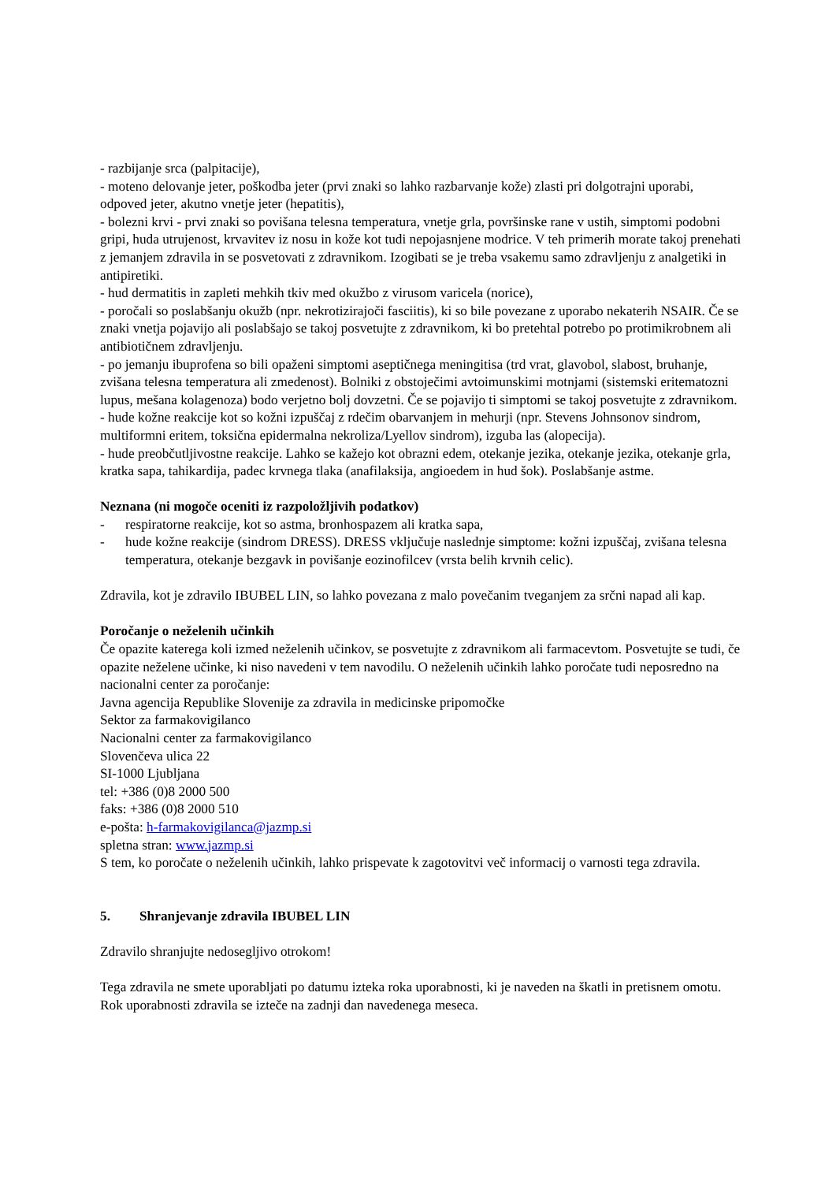- razbijanje srca (palpitacije),
- moteno delovanje jeter, poškodba jeter (prvi znaki so lahko razbarvanje kože) zlasti pri dolgotrajni uporabi, odpoved jeter, akutno vnetje jeter (hepatitis),
- bolezni krvi - prvi znaki so povišana telesna temperatura, vnetje grla, površinske rane v ustih, simptomi podobni gripi, huda utrujenost, krvavitev iz nosu in kože kot tudi nepojasnjene modrice. V teh primerih morate takoj prenehati z jemanjem zdravila in se posvetovati z zdravnikom. Izogibati se je treba vsakemu samo zdravljenju z analgetiki in antipiretiki.
- hud dermatitis in zapleti mehkih tkiv med okužbo z virusom varicela (norice),
- poročali so poslabšanju okužb (npr. nekrotizirajoči fasciitis), ki so bile povezane z uporabo nekaterih NSAIR. Če se znaki vnetja pojavijo ali poslabšajo se takoj posvetujte z zdravnikom, ki bo pretehtal potrebo po protimikrobnem ali antibiotičnem zdravljenju.
- po jemanju ibuprofena so bili opaženi simptomi aseptičnega meningitisa (trd vrat, glavobol, slabost, bruhanje, zvišana telesna temperatura ali zmedenost). Bolniki z obstoječimi avtoimunskimi motnjami (sistemski eritematozni lupus, mešana kolagenoza) bodo verjetno bolj dovzetni. Če se pojavijo ti simptomi se takoj posvetujte z zdravnikom.
- hude kožne reakcije kot so kožni izpuščaj z rdečim obarvanjem in mehurji (npr. Stevens Johnsonov sindrom, multiformni eritem, toksična epidermalna nekroliza/Lyellov sindrom), izguba las (alopecija).
- hude preobčutljivostne reakcije. Lahko se kažejo kot obrazni edem, otekanje jezika, otekanje jezika, otekanje grla, kratka sapa, tahikardija, padec krvnega tlaka (anafilaksija, angioedem in hud šok). Poslabšanje astme.
Neznana (ni mogoče oceniti iz razpoložljivih podatkov)
- respiratorne reakcije, kot so astma, bronhospazem ali kratka sapa,
- hude kožne reakcije (sindrom DRESS). DRESS vključuje naslednje simptome: kožni izpuščaj, zvišana telesna temperatura, otekanje bezgavk in povišanje eozinofilcev (vrsta belih krvnih celic).
Zdravila, kot je zdravilo IBUBEL LIN, so lahko povezana z malo povečanim tveganjem za srčni napad ali kap.
Poročanje o neželenih učinkih
Če opazite katerega koli izmed neželenih učinkov, se posvetujte z zdravnikom ali farmacevtom. Posvetujte se tudi, če opazite neželene učinke, ki niso navedeni v tem navodilu. O neželenih učinkih lahko poročate tudi neposredno na nacionalni center za poročanje:
Javna agencija Republike Slovenije za zdravila in medicinske pripomočke
Sektor za farmakovigilanco
Nacionalni center za farmakovigilanco
Slovenčeva ulica 22
SI-1000 Ljubljana
tel: +386 (0)8 2000 500
faks: +386 (0)8 2000 510
e-pošta: h-farmakovigilanca@jazmp.si
spletna stran: www.jazmp.si
S tem, ko poročate o neželenih učinkih, lahko prispevate k zagotovitvi več informacij o varnosti tega zdravila.
5. Shranjevanje zdravila IBUBEL LIN
Zdravilo shranjujte nedosegljivo otrokom!
Tega zdravila ne smete uporabljati po datumu izteka roka uporabnosti, ki je naveden na škatli in pretisnem omotu. Rok uporabnosti zdravila se izteče na zadnji dan navedenega meseca.